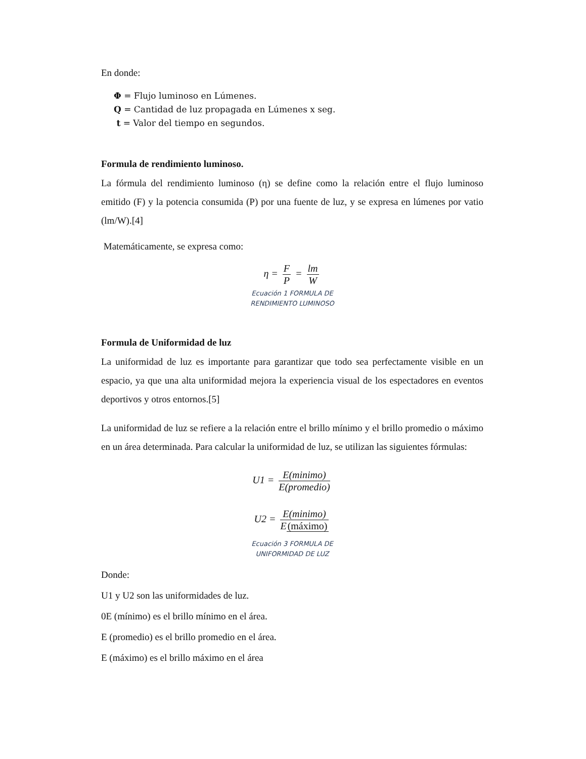En donde:
Φ = Flujo luminoso en Lúmenes.
Q = Cantidad de luz propagada en Lúmenes x seg.
t = Valor del tiempo en segundos.
Formula de rendimiento luminoso.
La fórmula del rendimiento luminoso (η) se define como la relación entre el flujo luminoso emitido (F) y la potencia consumida (P) por una fuente de luz, y se expresa en lúmenes por vatio (lm/W).[4]
Matemáticamente, se expresa como:
η = F P = lm W
Ecuación 1 FORMULA DE
RENDIMIENTO LUMINOSO
Formula de Uniformidad de luz
La uniformidad de luz es importante para garantizar que todo sea perfectamente visible en un espacio, ya que una alta uniformidad mejora la experiencia visual de los espectadores en eventos deportivos y otros entornos.[5]
La uniformidad de luz se refiere a la relación entre el brillo mínimo y el brillo promedio o máximo en un área determinada. Para calcular la uniformidad de luz, se utilizan las siguientes fórmulas:
U1 = E(minimo) E(promedio)
U2 = E(minimo) E(máximo)
Ecuación 3 FORMULA DE
UNIFORMIDAD DE LUZ
Donde:
U1 y U2 son las uniformidades de luz.
0E (mínimo) es el brillo mínimo en el área.
E (promedio) es el brillo promedio en el área.
E (máximo) es el brillo máximo en el área